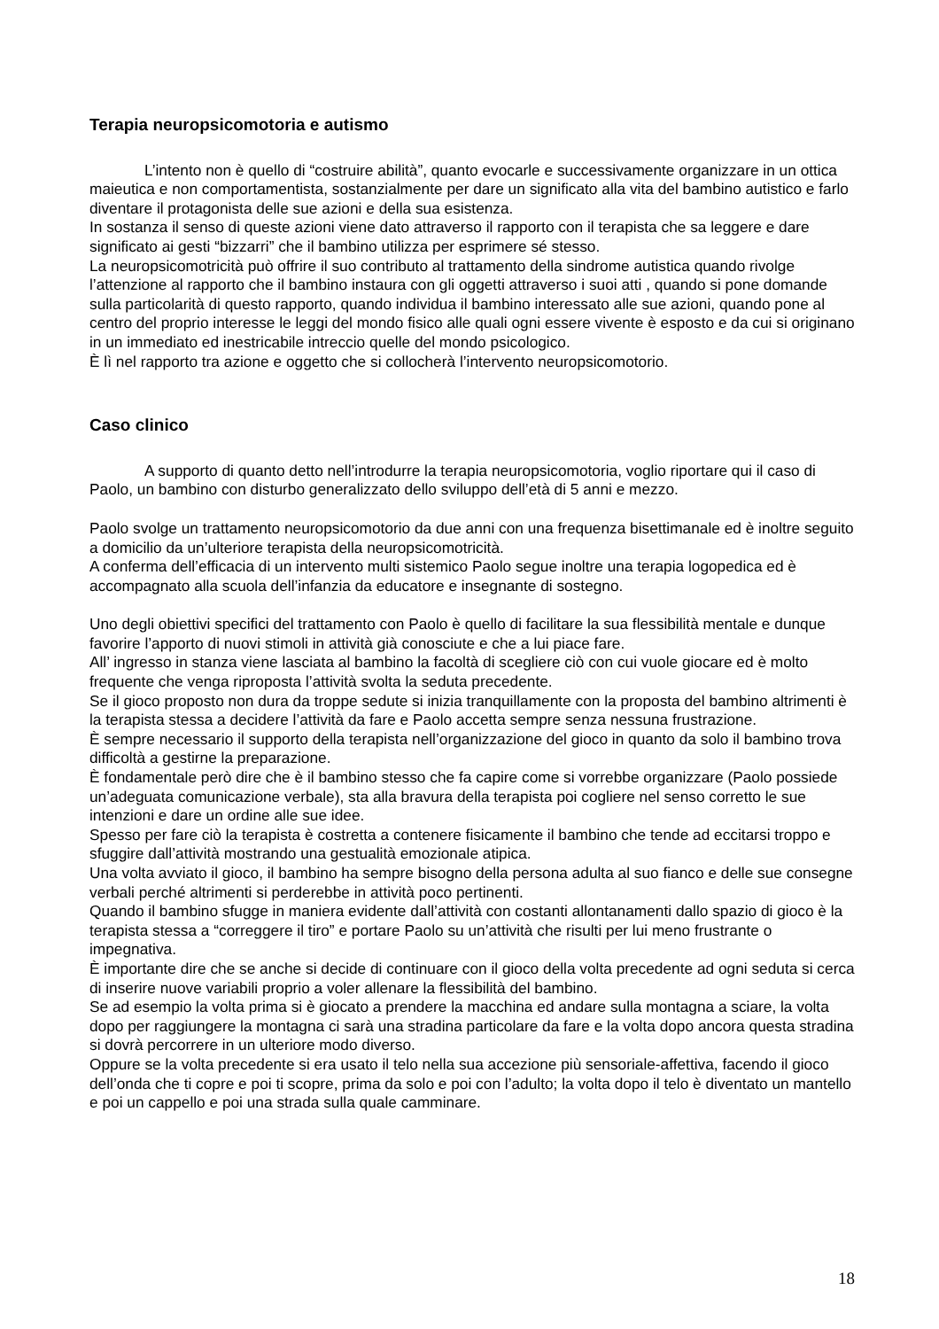Terapia neuropsicomotoria e autismo
L’intento non è quello di “costruire abilità”, quanto evocarle e successivamente organizzare in un ottica maieutica e non comportamentista, sostanzialmente per dare un significato alla vita del bambino autistico e farlo diventare il protagonista delle sue azioni e della sua esistenza.
In sostanza il senso di queste azioni viene dato attraverso il rapporto con il terapista che sa leggere e dare significato ai gesti “bizzarri” che il bambino utilizza per esprimere sé stesso.
La neuropsicomotricità può offrire il suo contributo al trattamento della sindrome autistica quando rivolge l’attenzione al rapporto che il bambino instaura con gli oggetti attraverso i suoi atti , quando si pone domande sulla particolarità di questo rapporto, quando individua il bambino interessato alle sue azioni, quando pone al centro del proprio interesse le leggi del mondo fisico alle quali ogni essere vivente è esposto e da cui si originano in un immediato ed inestricabile intreccio quelle del mondo psicologico.
È lì nel rapporto tra azione e oggetto che si collocherà l’intervento neuropsicomotorio.
Caso clinico
A supporto di quanto detto nell’introdurre la terapia neuropsicomotoria, voglio riportare qui il caso di Paolo, un bambino con disturbo generalizzato dello sviluppo dell’età di 5 anni e mezzo.
Paolo svolge un trattamento neuropsicomotorio da due anni con una frequenza bisettimanale ed è inoltre seguito a domicilio da un’ulteriore terapista della neuropsicomotricità.
A conferma dell’efficacia di un intervento multi sistemico Paolo segue inoltre una terapia logopedica ed è accompagnato alla scuola dell’infanzia da educatore e insegnante di sostegno.
Uno degli obiettivi specifici del trattamento con Paolo è quello di facilitare la sua flessibilità mentale e dunque favorire l’apporto di nuovi stimoli in attività già conosciute e che a lui piace fare.
All’ ingresso in stanza viene lasciata al bambino la facoltà di scegliere ciò con cui vuole giocare ed è molto frequente che venga riproposta l’attività svolta la seduta precedente.
Se il gioco proposto non dura da troppe sedute si inizia tranquillamente con la proposta del bambino altrimenti è la terapista stessa a decidere l’attività da fare e Paolo accetta sempre senza nessuna frustrazione.
È sempre necessario il supporto della terapista nell’organizzazione del gioco in quanto da solo il bambino trova difficoltà a gestirne la preparazione.
È fondamentale però dire che è il bambino stesso che fa capire come si vorrebbe organizzare (Paolo possiede un’adeguata comunicazione verbale), sta alla bravura della terapista poi cogliere nel senso corretto le sue intenzioni e dare un ordine alle sue idee.
Spesso per fare ciò la terapista è costretta a contenere fisicamente il bambino che tende ad eccitarsi troppo e sfuggire dall’attività mostrando una gestualità emozionale atipica.
Una volta avviato il gioco, il bambino ha sempre bisogno della persona adulta al suo fianco e delle sue consegne verbali perché altrimenti si perderebbe in attività poco pertinenti.
Quando il bambino sfugge in maniera evidente dall’attività con costanti allontanamenti dallo spazio di gioco è la terapista stessa a “correggere il tiro” e portare Paolo su un’attività che risulti per lui meno frustrante o impegnativa.
È importante dire che se anche si decide di continuare con il gioco della volta precedente ad ogni seduta si cerca di inserire nuove variabili proprio a voler allenare la flessibilità del bambino.
Se ad esempio la volta prima si è giocato a prendere la macchina ed andare sulla montagna a sciare, la volta dopo per raggiungere la montagna ci sarà una stradina particolare da fare e la volta dopo ancora questa stradina si dovrà percorrere in un ulteriore modo diverso.
Oppure se la volta precedente si era usato il telo nella sua accezione più sensoriale-affettiva, facendo il gioco dell’onda che ti copre e poi ti scopre, prima da solo e poi con l’adulto; la volta dopo il telo è diventato un mantello e poi un cappello e poi una strada sulla quale camminare.
18